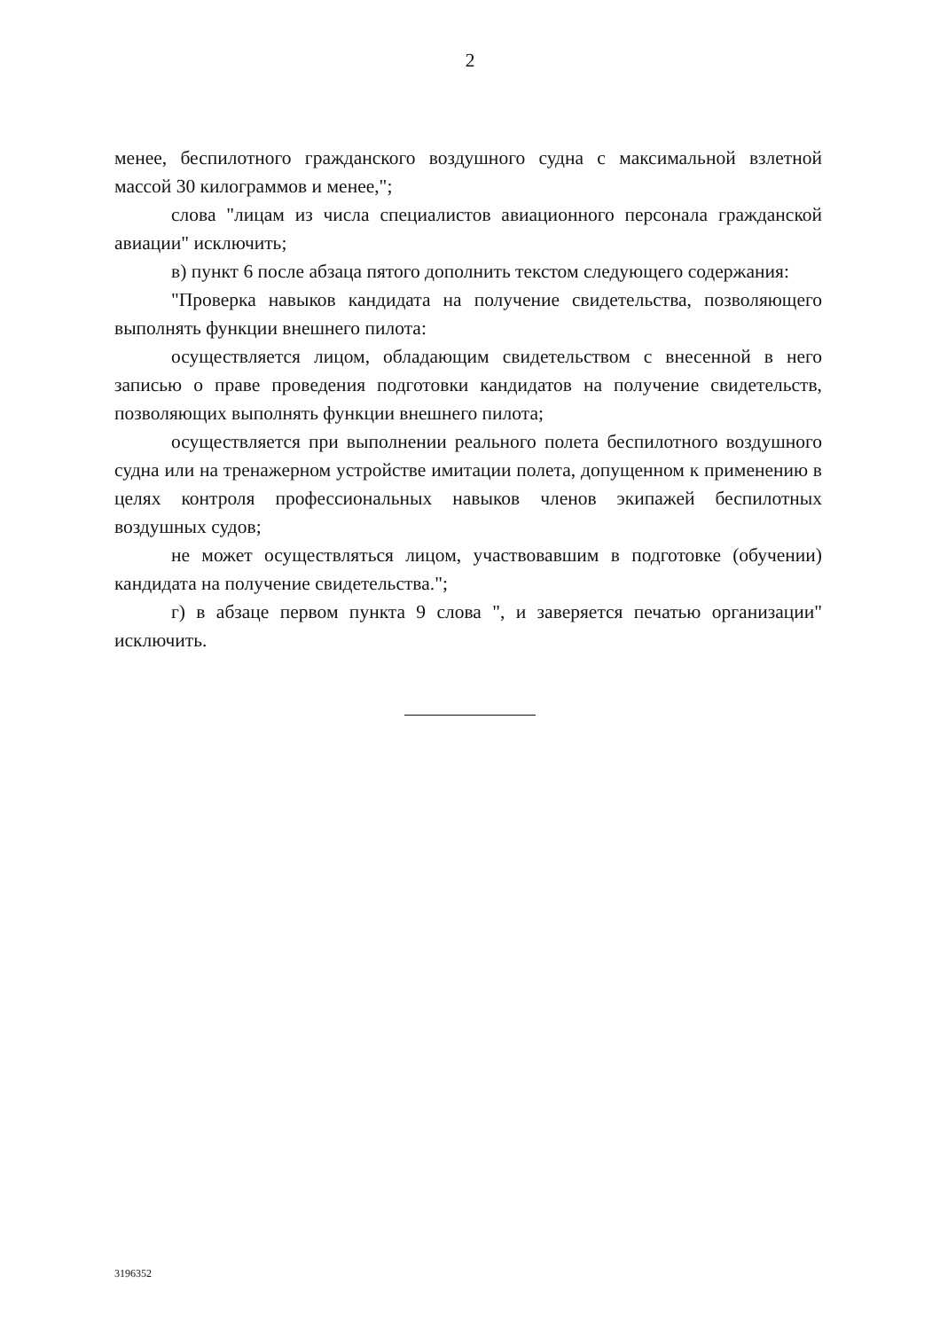2
менее, беспилотного гражданского воздушного судна с максимальной взлетной массой 30 килограммов и менее,";
слова "лицам из числа специалистов авиационного персонала гражданской авиации" исключить;
в) пункт 6 после абзаца пятого дополнить текстом следующего содержания:
"Проверка навыков кандидата на получение свидетельства, позволяющего выполнять функции внешнего пилота:
осуществляется лицом, обладающим свидетельством с внесенной в него записью о праве проведения подготовки кандидатов на получение свидетельств, позволяющих выполнять функции внешнего пилота;
осуществляется при выполнении реального полета беспилотного воздушного судна или на тренажерном устройстве имитации полета, допущенном к применению в целях контроля профессиональных навыков членов экипажей беспилотных воздушных судов;
не может осуществляться лицом, участвовавшим в подготовке (обучении) кандидата на получение свидетельства.";
г) в абзаце первом пункта 9 слова ", и заверяется печатью организации" исключить.
3196352